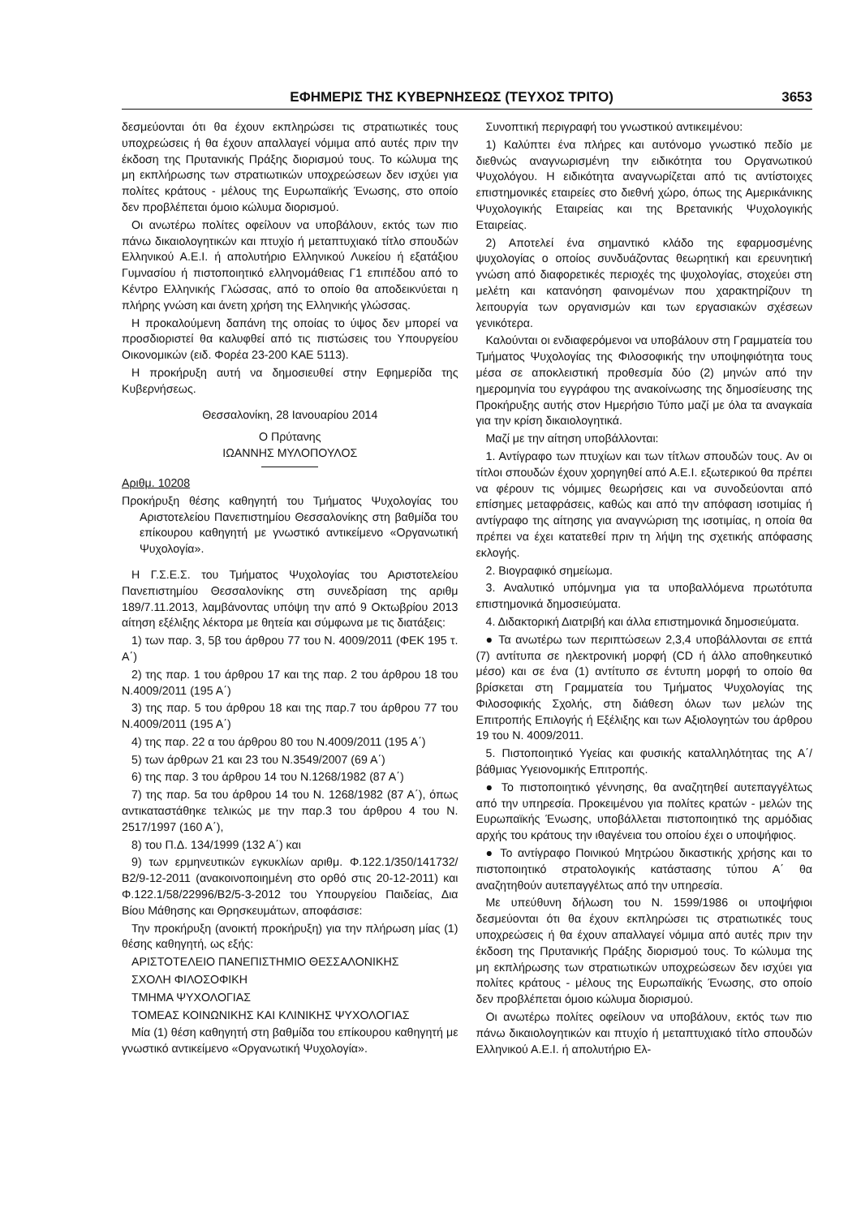ΕΦΗΜΕΡΙΣ ΤΗΣ ΚΥΒΕΡΝΗΣΕΩΣ (ΤΕΥΧΟΣ ΤΡΙΤΟ) 3653
δεσμεύονται ότι θα έχουν εκπληρώσει τις στρατιωτικές τους υποχρεώσεις ή θα έχουν απαλλαγεί νόμιμα από αυτές πριν την έκδοση της Πρυτανικής Πράξης διορισμού τους. Το κώλυμα της μη εκπλήρωσης των στρατιωτικών υποχρεώσεων δεν ισχύει για πολίτες κράτους - μέλους της Ευρωπαϊκής Ένωσης, στο οποίο δεν προβλέπεται όμοιο κώλυμα διορισμού.
Οι ανωτέρω πολίτες οφείλουν να υποβάλουν, εκτός των πιο πάνω δικαιολογητικών και πτυχίο ή μεταπτυχιακό τίτλο σπουδών Ελληνικού Α.Ε.Ι. ή απολυτήριο Ελληνικού Λυκείου ή εξατάξιου Γυμνασίου ή πιστοποιητικό ελληνομάθειας Γ1 επιπέδου από το Κέντρο Ελληνικής Γλώσσας, από το οποίο θα αποδεικνύεται η πλήρης γνώση και άνετη χρήση της Ελληνικής γλώσσας.
Η προκαλούμενη δαπάνη της οποίας το ύψος δεν μπορεί να προσδιοριστεί θα καλυφθεί από τις πιστώσεις του Υπουργείου Οικονομικών (ειδ. Φορέα 23-200 ΚΑΕ 5113).
Η προκήρυξη αυτή να δημοσιευθεί στην Εφημερίδα της Κυβερνήσεως.
Θεσσαλονίκη, 28 Ιανουαρίου 2014
Ο Πρύτανης
ΙΩΑΝΝΗΣ ΜΥΛΟΠΟΥΛΟΣ
Αριθμ. 10208
Προκήρυξη θέσης καθηγητή του Τμήματος Ψυχολογίας του Αριστοτελείου Πανεπιστημίου Θεσσαλονίκης στη βαθμίδα του επίκουρου καθηγητή με γνωστικό αντικείμενο «Οργανωτική Ψυχολογία».
Η Γ.Σ.Ε.Σ. του Τμήματος Ψυχολογίας του Αριστοτελείου Πανεπιστημίου Θεσσαλονίκης στη συνεδρίαση της αριθμ 189/7.11.2013, λαμβάνοντας υπόψη την από 9 Οκτωβρίου 2013 αίτηση εξέλιξης λέκτορα με θητεία και σύμφωνα με τις διατάξεις:
1) των παρ. 3, 5β του άρθρου 77 του Ν. 4009/2011 (ΦΕΚ 195 τ. Α΄)
2) της παρ. 1 του άρθρου 17 και της παρ. 2 του άρθρου 18 του Ν.4009/2011 (195 Α΄)
3) της παρ. 5 του άρθρου 18 και της παρ.7 του άρθρου 77 του Ν.4009/2011 (195 Α΄)
4) της παρ. 22 α του άρθρου 80 του Ν.4009/2011 (195 Α΄)
5) των άρθρων 21 και 23 του Ν.3549/2007 (69 Α΄)
6) της παρ. 3 του άρθρου 14 του Ν.1268/1982 (87 Α΄)
7) της παρ. 5α του άρθρου 14 του Ν. 1268/1982 (87 Α΄), όπως αντικαταστάθηκε τελικώς με την παρ.3 του άρθρου 4 του Ν. 2517/1997 (160 Α΄),
8) του Π.Δ. 134/1999 (132 Α΄) και
9) των ερμηνευτικών εγκυκλίων αριθμ. Φ.122.1/350/141732/Β2/9-12-2011 (ανακοινοποιημένη στο ορθό στις 20-12-2011) και Φ.122.1/58/22996/Β2/5-3-2012 του Υπουργείου Παιδείας, Δια Βίου Μάθησης και Θρησκευμάτων, αποφάσισε:
Την προκήρυξη (ανοικτή προκήρυξη) για την πλήρωση μίας (1) θέσης καθηγητή, ως εξής:
ΑΡΙΣΤΟΤΕΛΕΙΟ ΠΑΝΕΠΙΣΤΗΜΙΟ ΘΕΣΣΑΛΟΝΙΚΗΣ
ΣΧΟΛΗ ΦΙΛΟΣΟΦΙΚΗ
ΤΜΗΜΑ ΨΥΧΟΛΟΓΙΑΣ
ΤΟΜΕΑΣ ΚΟΙΝΩΝΙΚΗΣ ΚΑΙ ΚΛΙΝΙΚΗΣ ΨΥΧΟΛΟΓΙΑΣ
Μία (1) θέση καθηγητή στη βαθμίδα του επίκουρου καθηγητή με γνωστικό αντικείμενο «Οργανωτική Ψυχολογία».
Συνοπτική περιγραφή του γνωστικού αντικειμένου:
1) Καλύπτει ένα πλήρες και αυτόνομο γνωστικό πεδίο με διεθνώς αναγνωρισμένη την ειδικότητα του Οργανωτικού Ψυχολόγου. Η ειδικότητα αναγνωρίζεται από τις αντίστοιχες επιστημονικές εταιρείες στο διεθνή χώρο, όπως της Αμερικάνικης Ψυχολογικής Εταιρείας και της Βρετανικής Ψυχολογικής Εταιρείας.
2) Αποτελεί ένα σημαντικό κλάδο της εφαρμοσμένης ψυχολογίας ο οποίος συνδυάζοντας θεωρητική και ερευνητική γνώση από διαφορετικές περιοχές της ψυχολογίας, στοχεύει στη μελέτη και κατανόηση φαινομένων που χαρακτηρίζουν τη λειτουργία των οργανισμών και των εργασιακών σχέσεων γενικότερα.
Καλούνται οι ενδιαφερόμενοι να υποβάλουν στη Γραμματεία του Τμήματος Ψυχολογίας της Φιλοσοφικής την υποψηφιότητα τους μέσα σε αποκλειστική προθεσμία δύο (2) μηνών από την ημερομηνία του εγγράφου της ανακοίνωσης της δημοσίευσης της Προκήρυξης αυτής στον Ημερήσιο Τύπο μαζί με όλα τα αναγκαία για την κρίση δικαιολογητικά.
Μαζί με την αίτηση υποβάλλονται:
1. Αντίγραφο των πτυχίων και των τίτλων σπουδών τους. Αν οι τίτλοι σπουδών έχουν χορηγηθεί από Α.Ε.Ι. εξωτερικού θα πρέπει να φέρουν τις νόμιμες θεωρήσεις και να συνοδεύονται από επίσημες μεταφράσεις, καθώς και από την απόφαση ισοτιμίας ή αντίγραφο της αίτησης για αναγνώριση της ισοτιμίας, η οποία θα πρέπει να έχει κατατεθεί πριν τη λήψη της σχετικής απόφασης εκλογής.
2. Βιογραφικό σημείωμα.
3. Αναλυτικό υπόμνημα για τα υποβαλλόμενα πρωτότυπα επιστημονικά δημοσιεύματα.
4. Διδακτορική Διατριβή και άλλα επιστημονικά δημοσιεύματα.
● Τα ανωτέρω των περιπτώσεων 2,3,4 υποβάλλονται σε επτά (7) αντίτυπα σε ηλεκτρονική μορφή (CD ή άλλο αποθηκευτικό μέσο) και σε ένα (1) αντίτυπο σε έντυπη μορφή το οποίο θα βρίσκεται στη Γραμματεία του Τμήματος Ψυχολογίας της Φιλοσοφικής Σχολής, στη διάθεση όλων των μελών της Επιτροπής Επιλογής ή Εξέλιξης και των Αξιολογητών του άρθρου 19 του Ν. 4009/2011.
5. Πιστοποιητικό Υγείας και φυσικής καταλληλότητας της Α΄/βάθμιας Υγειονομικής Επιτροπής.
● Το πιστοποιητικό γέννησης, θα αναζητηθεί αυτεπαγγέλτως από την υπηρεσία. Προκειμένου για πολίτες κρατών - μελών της Ευρωπαϊκής Ένωσης, υποβάλλεται πιστοποιητικό της αρμόδιας αρχής του κράτους την ιθαγένεια του οποίου έχει ο υποψήφιος.
● Το αντίγραφο Ποινικού Μητρώου δικαστικής χρήσης και το πιστοποιητικό στρατολογικής κατάστασης τύπου Α΄ θα αναζητηθούν αυτεπαγγέλτως από την υπηρεσία.
Με υπεύθυνη δήλωση του Ν. 1599/1986 οι υποψήφιοι δεσμεύονται ότι θα έχουν εκπληρώσει τις στρατιωτικές τους υποχρεώσεις ή θα έχουν απαλλαγεί νόμιμα από αυτές πριν την έκδοση της Πρυτανικής Πράξης διορισμού τους. Το κώλυμα της μη εκπλήρωσης των στρατιωτικών υποχρεώσεων δεν ισχύει για πολίτες κράτους - μέλους της Ευρωπαϊκής Ένωσης, στο οποίο δεν προβλέπεται όμοιο κώλυμα διορισμού.
Οι ανωτέρω πολίτες οφείλουν να υποβάλουν, εκτός των πιο πάνω δικαιολογητικών και πτυχίο ή μεταπτυχιακό τίτλο σπουδών Ελληνικού Α.Ε.Ι. ή απολυτήριο Ελ-